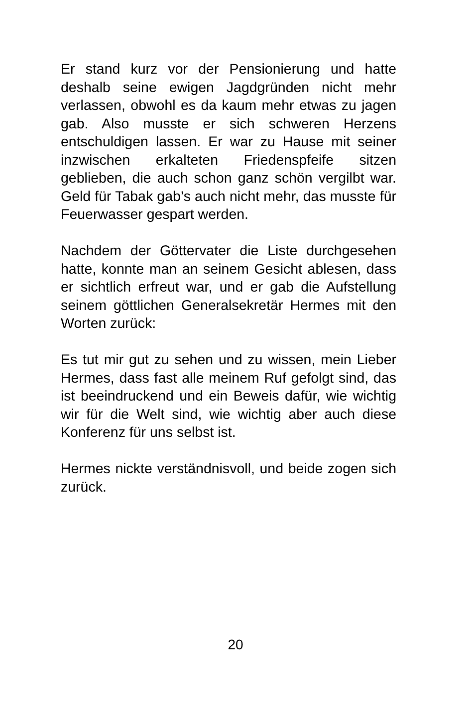Er stand kurz vor der Pensionierung und hatte deshalb seine ewigen Jagdgründen nicht mehr verlassen, obwohl es da kaum mehr etwas zu jagen gab. Also musste er sich schweren Herzens entschuldigen lassen. Er war zu Hause mit seiner inzwischen erkalteten Friedenspfeife sitzen geblieben, die auch schon ganz schön vergilbt war. Geld für Tabak gab’s auch nicht mehr, das musste für Feuerwasser gespart werden.
Nachdem der Göttervater die Liste durchgesehen hatte, konnte man an seinem Gesicht ablesen, dass er sichtlich erfreut war, und er gab die Aufstellung seinem göttlichen Generalsekretär Hermes mit den Worten zurück:
Es tut mir gut zu sehen und zu wissen, mein Lieber Hermes, dass fast alle meinem Ruf gefolgt sind, das ist beeindruckend und ein Beweis dafür, wie wichtig wir für die Welt sind, wie wichtig aber auch diese Konferenz für uns selbst ist.
Hermes nickte verständnisvoll, und beide zogen sich zurück.
20